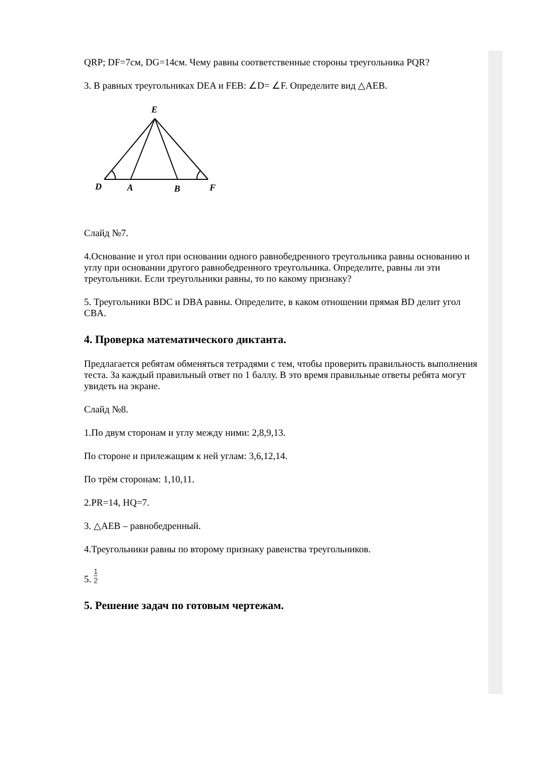QRP; DF=7см, DG=14см. Чему равны соответственные стороны треугольника PQR?
3. В равных треугольниках DEA и FEB: ∠D= ∠F. Определите вид △AEB.
E
D
A
B
F
Слайд №7.
4.Основание и угол при основании одного равнобедренного треугольника равны основанию и углу при основании другого равнобедренного треугольника. Определите, равны ли эти треугольники. Если треугольники равны, то по какому признаку?
5. Треугольники BDC и DBA равны. Определите, в каком отношении прямая BD делит угол CBA.
4. Проверка математического диктанта.
Предлагается ребятам обменяться тетрадями с тем, чтобы проверить правильность выполнения теста. За каждый правильный ответ по 1 баллу. В это время правильные ответы ребята могут увидеть на экране.
Слайд №8.
1.По двум сторонам и углу между ними: 2,8,9,13.
По стороне и прилежащим к ней углам: 3,6,12,14.
По трём сторонам: 1,10,11.
2.PR=14, HQ=7.
3. △AEB – равнобедренный.
4.Треугольники равны по второму признаку равенства треугольников.
5. 1 2
5. Решение задач по готовым чертежам.